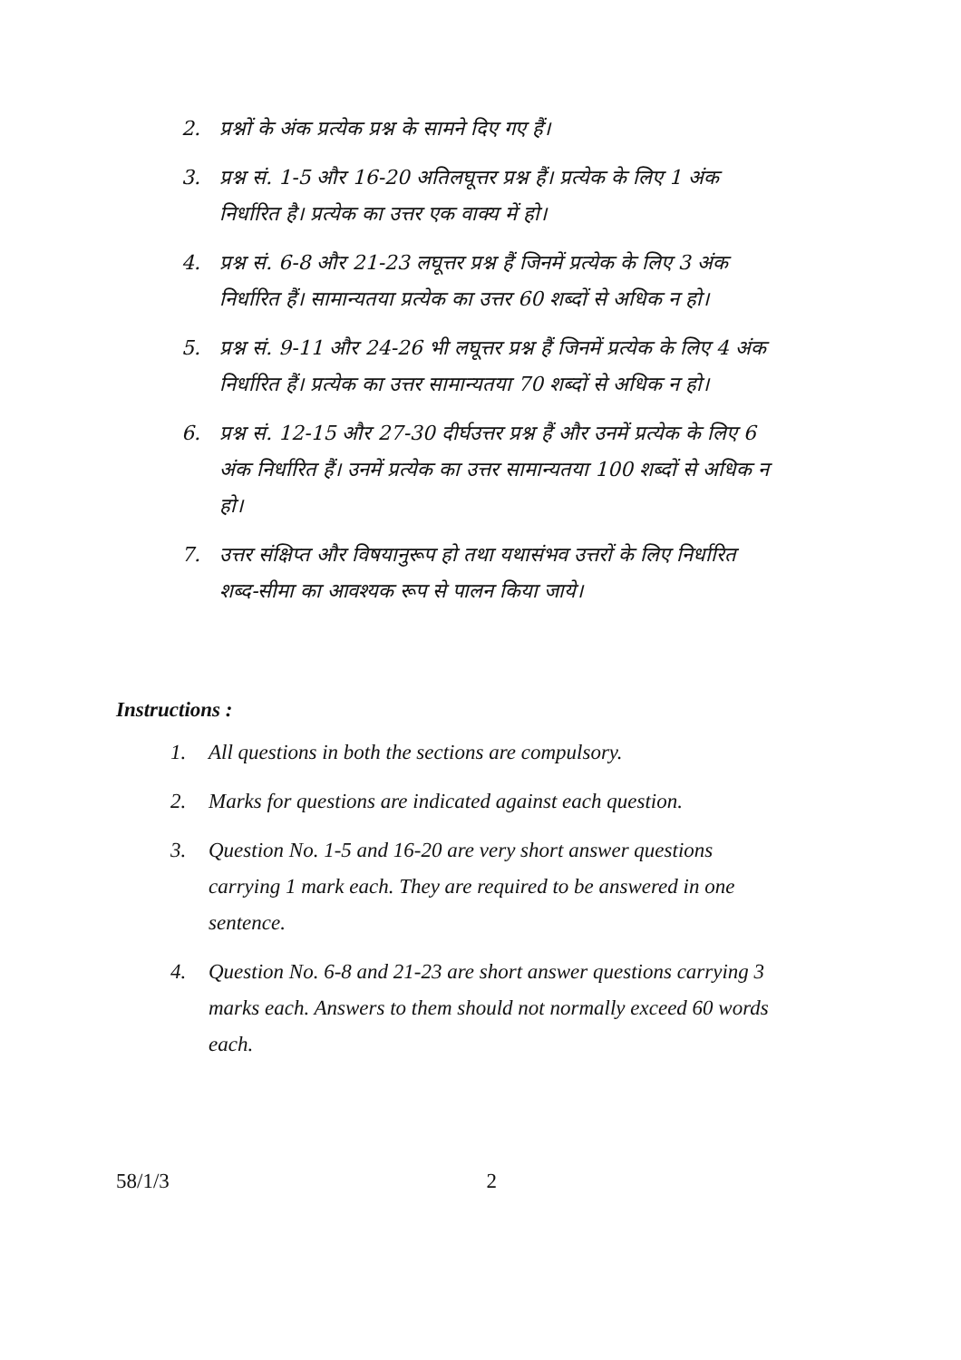2. प्रश्नों के अंक प्रत्येक प्रश्न के सामने दिए गए हैं।
3. प्रश्न सं. 1-5 और 16-20 अतिलघूत्तर प्रश्न हैं। प्रत्येक के लिए 1 अंक निर्धारित है। प्रत्येक का उत्तर एक वाक्य में हो।
4. प्रश्न सं. 6-8 और 21-23 लघूत्तर प्रश्न हैं जिनमें प्रत्येक के लिए 3 अंक निर्धारित हैं। सामान्यतया प्रत्येक का उत्तर 60 शब्दों से अधिक न हो।
5. प्रश्न सं. 9-11 और 24-26 भी लघूत्तर प्रश्न हैं जिनमें प्रत्येक के लिए 4 अंक निर्धारित हैं। प्रत्येक का उत्तर सामान्यतया 70 शब्दों से अधिक न हो।
6. प्रश्न सं. 12-15 और 27-30 दीर्घउत्तर प्रश्न हैं और उनमें प्रत्येक के लिए 6 अंक निर्धारित हैं। उनमें प्रत्येक का उत्तर सामान्यतया 100 शब्दों से अधिक न हो।
7. उत्तर संक्षिप्त और विषयानुरूप हो तथा यथासंभव उत्तरों के लिए निर्धारित शब्द-सीमा का आवश्यक रूप से पालन किया जाये।
Instructions :
1. All questions in both the sections are compulsory.
2. Marks for questions are indicated against each question.
3. Question No. 1-5 and 16-20 are very short answer questions carrying 1 mark each. They are required to be answered in one sentence.
4. Question No. 6-8 and 21-23 are short answer questions carrying 3 marks each. Answers to them should not normally exceed 60 words each.
58/1/3 2